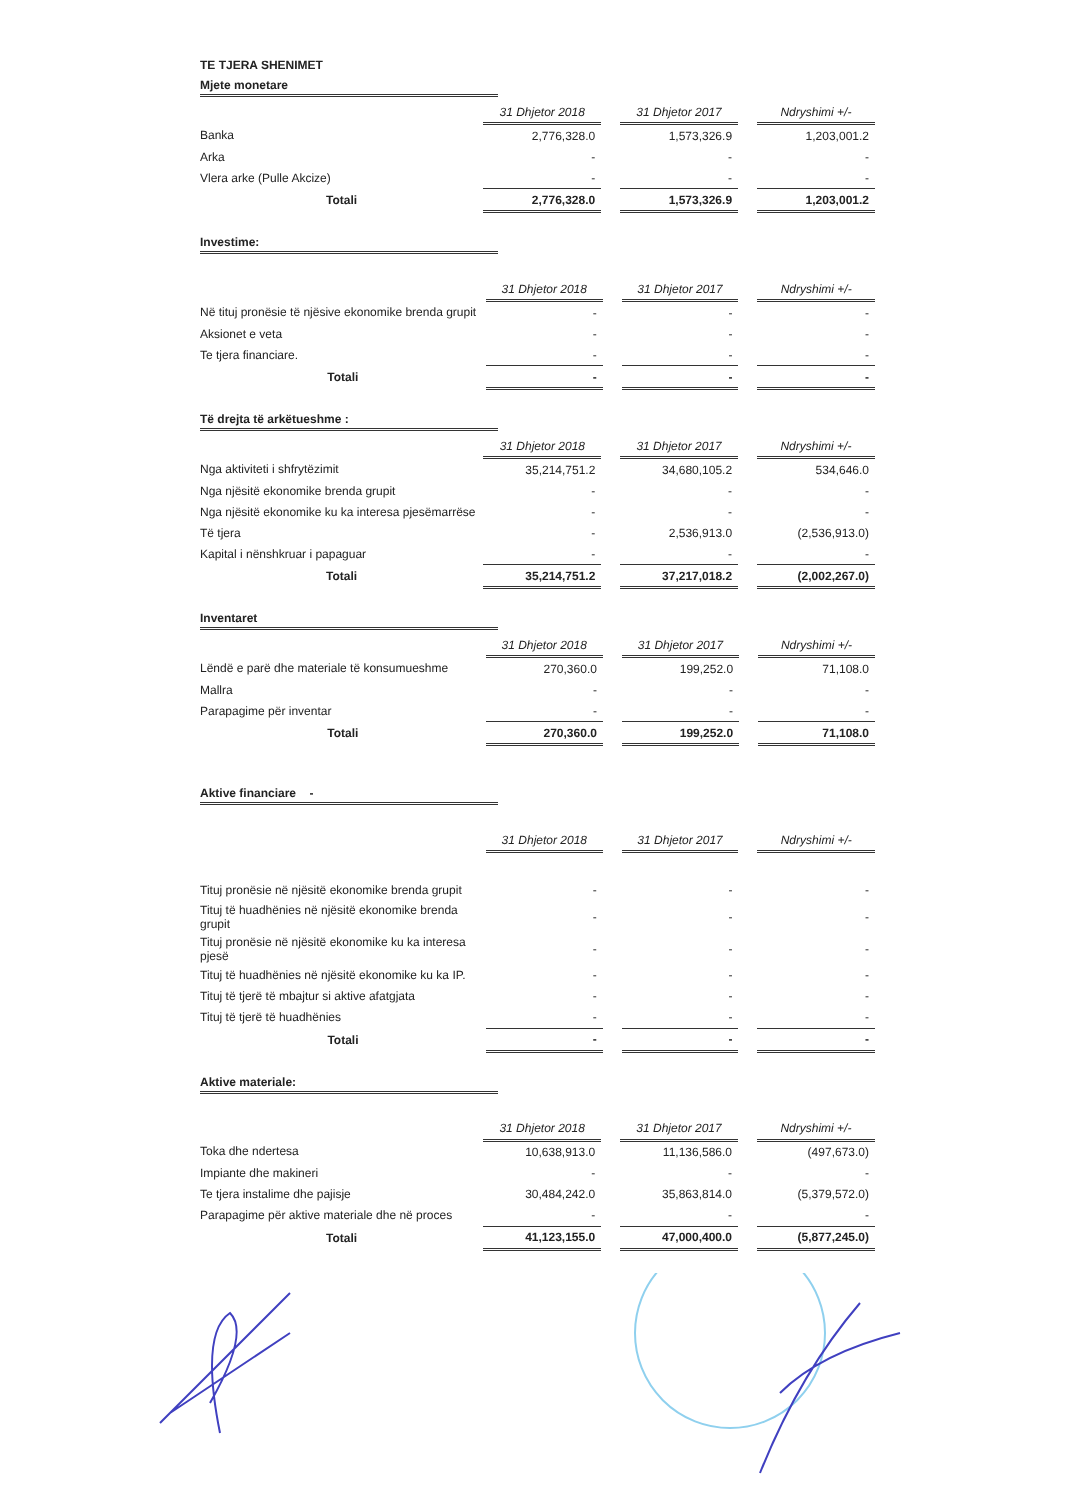TE TJERA SHENIMET
Mjete monetare
| | 31 Dhjetor 2018 | | 31 Dhjetor 2017 | | Ndryshimi +/- |
| Banka | 2,776,328.0 | | 1,573,326.9 | | 1,203,001.2 |
| Arka | - | | - | | - |
| Vlera arke (Pulle Akcize) | - | | - | | - |
| Totali | 2,776,328.0 | | 1,573,326.9 | | 1,203,001.2 |
Investime:
| | 31 Dhjetor 2018 | | 31 Dhjetor 2017 | | Ndryshimi +/- |
| Në tituj pronësie të njësive ekonomike brenda grupit | - | | - | | - |
| Aksionet e veta | - | | - | | - |
| Te tjera financiare. | - | | - | | - |
| Totali | - | | - | | - |
Të drejta të arkëtueshme :
| | 31 Dhjetor 2018 | | 31 Dhjetor 2017 | | Ndryshimi +/- |
| Nga aktiviteti i shfrytëzimit | 35,214,751.2 | | 34,680,105.2 | | 534,646.0 |
| Nga njësitë ekonomike brenda grupit | - | | - | | - |
| Nga njësitë ekonomike ku ka interesa pjesëmarrëse | - | | - | | - |
| Të tjera | - | | 2,536,913.0 | | (2,536,913.0) |
| Kapital i nënshkruar i papaguar | - | | - | | - |
| Totali | 35,214,751.2 | | 37,217,018.2 | | (2,002,267.0) |
Inventaret
| | 31 Dhjetor 2018 | | 31 Dhjetor 2017 | | Ndryshimi +/- |
| Lëndë e parë dhe materiale të konsumueshme | 270,360.0 | | 199,252.0 | | 71,108.0 |
| Mallra | - | | - | | - |
| Parapagime për inventar | - | | - | | - |
| Totali | 270,360.0 | | 199,252.0 | | 71,108.0 |
Aktive financiare -
| | 31 Dhjetor 2018 | | 31 Dhjetor 2017 | | Ndryshimi +/- |
| Tituj pronësie në njësitë ekonomike brenda grupit | - | | - | | - |
| Tituj të huadhënies në njësitë ekonomike brenda grupit | - | | - | | - |
| Tituj pronësie në njësitë ekonomike ku ka interesa pjesë | - | | - | | - |
| Tituj të huadhënies në njësitë ekonomike ku ka IP. | - | | - | | - |
| Tituj të tjerë të mbajtur si aktive afatgjata | - | | - | | - |
| Tituj të tjerë të huadhënies | - | | - | | - |
| Totali | - | | - | | - |
Aktive materiale:
| | 31 Dhjetor 2018 | | 31 Dhjetor 2017 | | Ndryshimi +/- |
| Toka dhe ndertesa | 10,638,913.0 | | 11,136,586.0 | | (497,673.0) |
| Impiante dhe makineri | - | | - | | - |
| Te tjera instalime dhe pajisje | 30,484,242.0 | | 35,863,814.0 | | (5,379,572.0) |
| Parapagime për aktive materiale dhe në proces | - | | - | | - |
| Totali | 41,123,155.0 | | 47,000,400.0 | | (5,877,245.0) |